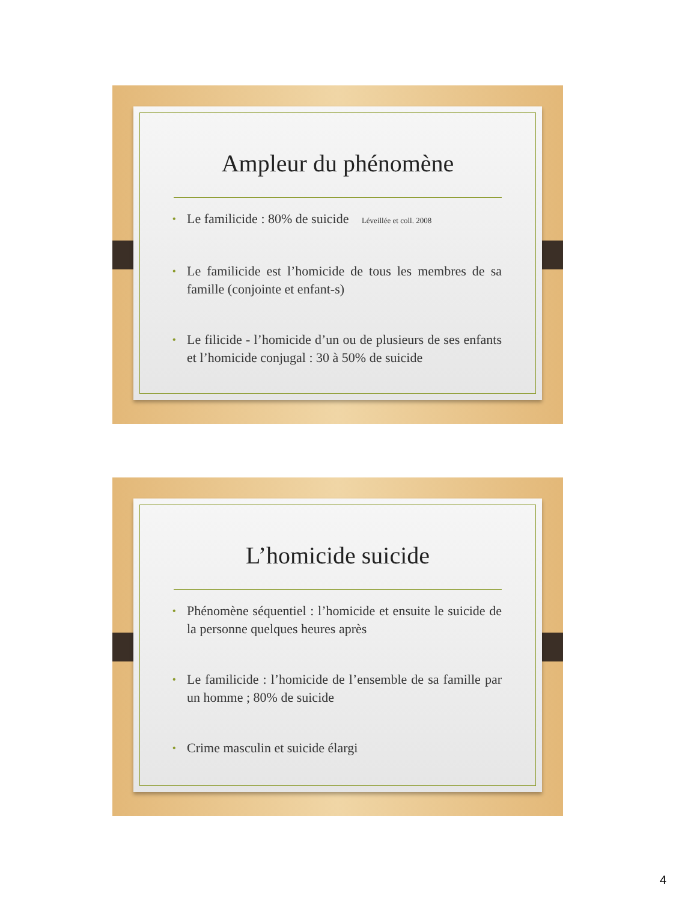Ampleur du phénomène
• Le familicide : 80% de suicide Léveillée et coll. 2008
• Le familicide est l’homicide de tous les membres de sa famille (conjointe et enfant-s)
• Le filicide - l’homicide d’un ou de plusieurs de ses enfants et l’homicide conjugal : 30 à 50% de suicide
L’homicide suicide
• Phénomène séquentiel : l’homicide et ensuite le suicide de la personne quelques heures après
• Le familicide : l’homicide de l’ensemble de sa famille par un homme ; 80% de suicide
• Crime masculin et suicide élargi
4